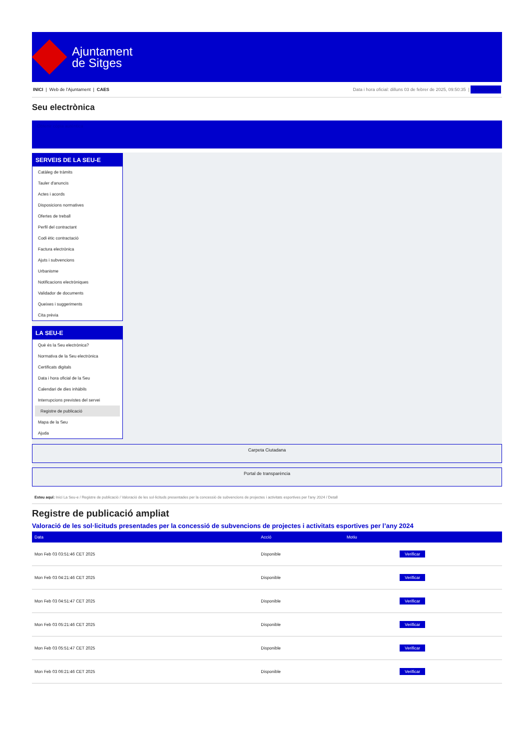Ajuntament
de Sitges
INICI | Web de l'Ajuntament | CAES
Data i hora oficial: dilluns 03 de febrer de 2025, 09:50:35 | Electrònica
Seu electrònica
Obtenir còpia autèntica
SERVEIS DE LA SEU-E
Catàleg de tràmits
Tauler d'anuncis
Actes i acords
Disposicions normatives
Ofertes de treball
Perfil del contractant
Codi ètic contractació
Factura electrònica
Ajuts i subvencions
Urbanisme
Notificacions electròniques
Validador de documents
Queixes i suggeriments
Cita prèvia
LA SEU-E
Què és la Seu electrònica?
Normativa de la Seu electrònica
Certificats digitals
Data i hora oficial de la Seu
Calendari de dies inhàbils
Interrupcions previstes del servei
Registre de publicació
Mapa de la Seu
Ajuda
Carpeta Ciutadana
Portal de transparència
Esteu aquí: Inici La Seu-e / Registre de publicació / Valoració de les sol·licituds presentades per la concessió de subvencions de projectes i activitats esportives per l'any 2024 / Detall
Registre de publicació ampliat
Valoració de les sol·licituds presentades per la concessió de subvencions de projectes i activitats esportives per l’any 2024
| Data | Acció | Motiu | |
| --- | --- | --- | --- |
| Mon Feb 03 03:51:46 CET 2025 | Disponible | | Verificar |
| Mon Feb 03 04:21:46 CET 2025 | Disponible | | Verificar |
| Mon Feb 03 04:51:47 CET 2025 | Disponible | | Verificar |
| Mon Feb 03 05:21:46 CET 2025 | Disponible | | Verificar |
| Mon Feb 03 05:51:47 CET 2025 | Disponible | | Verificar |
| Mon Feb 03 06:21:46 CET 2025 | Disponible | | Verificar |